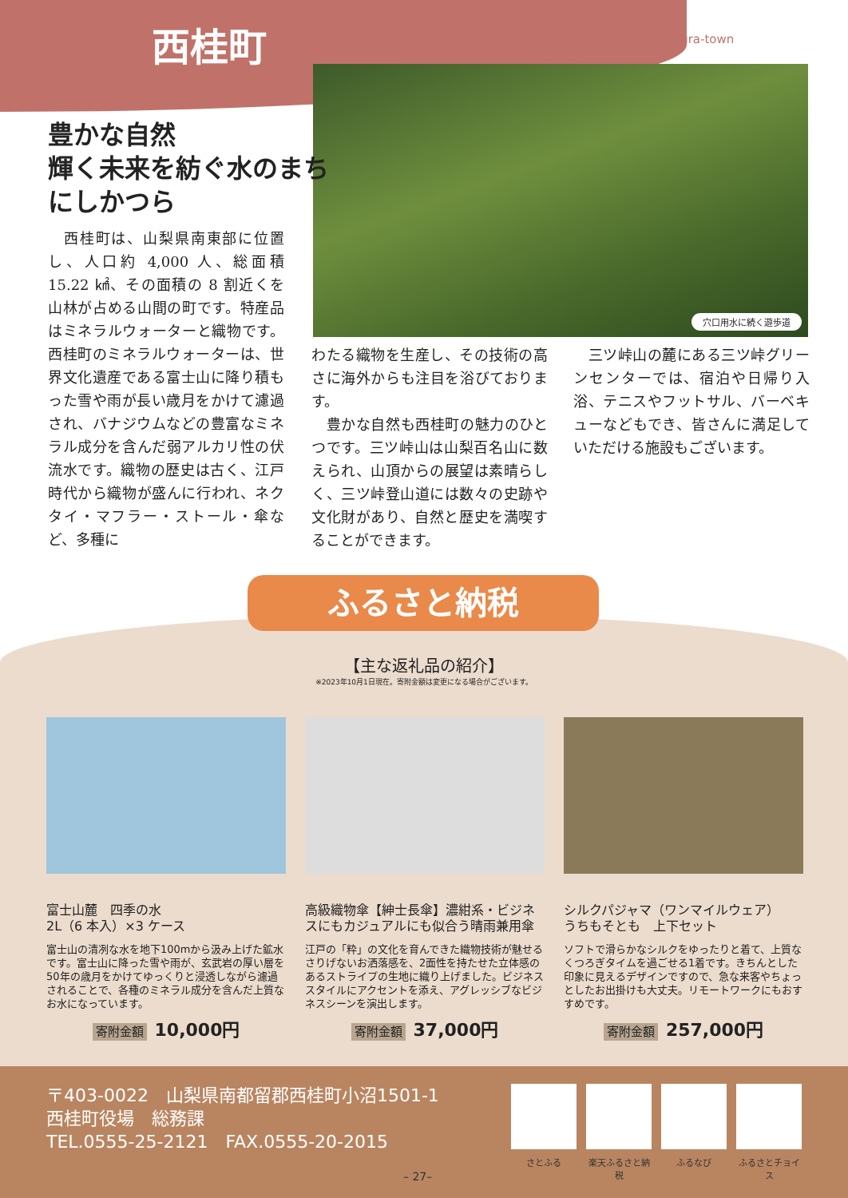西桂町 Nishikatsura-town
穴口用水に続く遊歩道
豊かな自然
輝く未来を紡ぐ水のまち
にしかつら
　西桂町は、山梨県南東部に位置し、人口約 4,000 人、総面積 15.22 ㎢、その面積の 8 割近くを山林が占める山間の町です。特産品はミネラルウォーターと織物です。西桂町のミネラルウォーターは、世界文化遺産である富士山に降り積もった雪や雨が長い歳月をかけて濾過され、バナジウムなどの豊富なミネラル成分を含んだ弱アルカリ性の伏流水です。織物の歴史は古く、江戸時代から織物が盛んに行われ、ネクタイ・マフラー・ストール・傘など、多種に
わたる織物を生産し、その技術の高さに海外からも注目を浴びております。
　豊かな自然も西桂町の魅力のひとつです。三ツ峠山は山梨百名山に数えられ、山頂からの展望は素晴らしく、三ツ峠登山道には数々の史跡や文化財があり、自然と歴史を満喫することができます。
　三ツ峠山の麓にある三ツ峠グリーンセンターでは、宿泊や日帰り入浴、テニスやフットサル、バーベキューなどもでき、皆さんに満足していただける施設もございます。
ふるさと納税
【主な返礼品の紹介】
※2023年10月1日現在。寄附金額は変更になる場合がございます。
富士山麓　四季の水
2L（6 本入）×3 ケース
富士山の清冽な水を地下100mから汲み上げた鉱水です。富士山に降った雪や雨が、玄武岩の厚い層を50年の歳月をかけてゆっくりと浸透しながら濾過されることで、各種のミネラル成分を含んだ上質なお水になっています。
寄附金額 10,000円
高級織物傘【紳士長傘】濃紺系・ビジネスにもカジュアルにも似合う晴雨兼用傘
江戸の「粋」の文化を育んできた織物技術が魅せるさりげないお洒落感を、2面性を持たせた立体感のあるストライプの生地に織り上げました。ビジネススタイルにアクセントを添え、アグレッシブなビジネスシーンを演出します。
寄附金額 37,000円
シルクパジャマ（ワンマイルウェア）
うちもそとも　上下セット
ソフトで滑らかなシルクをゆったりと着て、上質なくつろぎタイムを過ごせる1着です。きちんとした印象に見えるデザインですので、急な来客やちょっとしたお出掛けも大丈夫。リモートワークにもおすすめです。
寄附金額 257,000円
〒403-0022　山梨県南都留郡西桂町小沼1501-1
西桂町役場　総務課
TEL.0555-25-2121　FAX.0555-20-2015
さとふる 楽天ふるさと納税
ふるなび ふるさとチョイス
– 27–